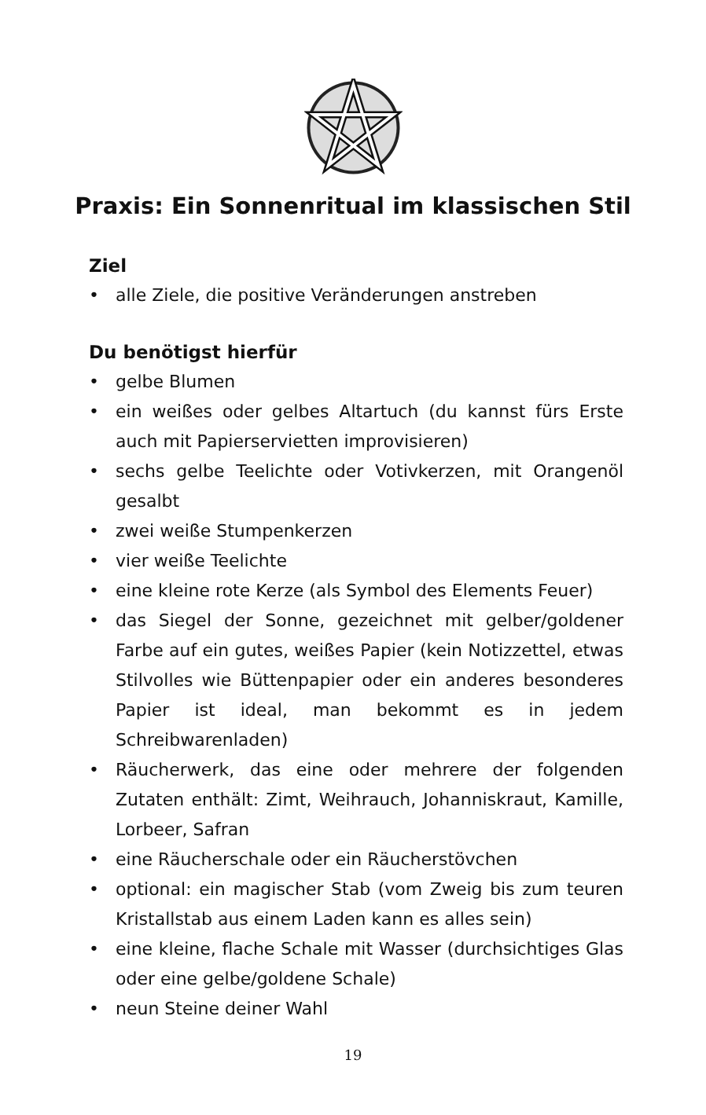Praxis: Ein Sonnenritual im klassischen Stil
Ziel
• alle Ziele, die positive Veränderungen anstreben
Du benötigst hierfür
• gelbe Blumen
• ein weißes oder gelbes Altartuch (du kannst fürs Erste auch mit Papierservietten improvisieren)
• sechs gelbe Teelichte oder Votivkerzen, mit Orangenöl gesalbt
• zwei weiße Stumpenkerzen
• vier weiße Teelichte
• eine kleine rote Kerze (als Symbol des Elements Feuer)
• das Siegel der Sonne, gezeichnet mit gelber/goldener Farbe auf ein gutes, weißes Papier (kein Notizzettel, etwas Stilvolles wie Büttenpapier oder ein anderes besonderes Papier ist ideal, man bekommt es in jedem Schreibwarenladen)
• Räucherwerk, das eine oder mehrere der folgenden Zutaten enthält: Zimt, Weihrauch, Johanniskraut, Kamille, Lorbeer, Safran
• eine Räucherschale oder ein Räucherstövchen
• optional: ein magischer Stab (vom Zweig bis zum teuren Kristallstab aus einem Laden kann es alles sein)
• eine kleine, flache Schale mit Wasser (durchsichtiges Glas oder eine gelbe/goldene Schale)
• neun Steine deiner Wahl
19